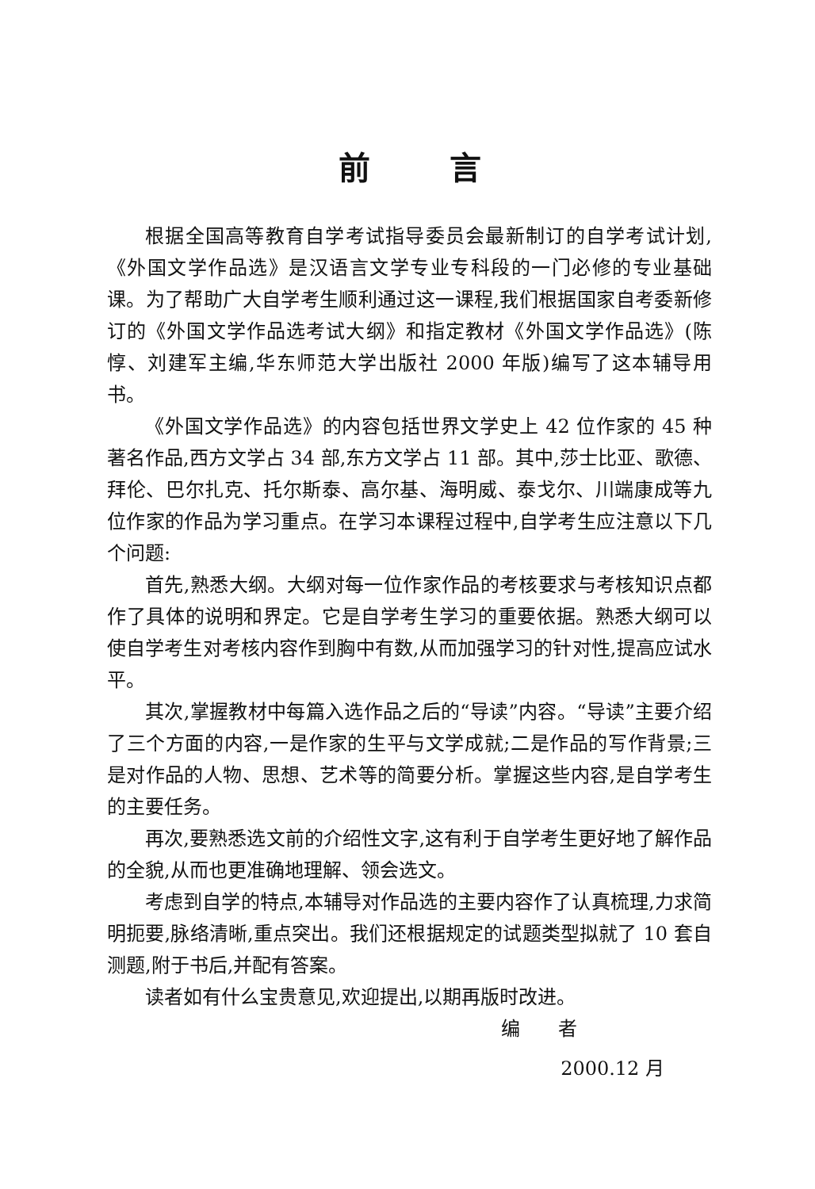前言
根据全国高等教育自学考试指导委员会最新制订的自学考试计划,《外国文学作品选》是汉语言文学专业专科段的一门必修的专业基础课。为了帮助广大自学考生顺利通过这一课程,我们根据国家自考委新修订的《外国文学作品选考试大纲》和指定教材《外国文学作品选》(陈惇、刘建军主编,华东师范大学出版社 2000 年版)编写了这本辅导用书。
《外国文学作品选》的内容包括世界文学史上 42 位作家的 45 种著名作品,西方文学占 34 部,东方文学占 11 部。其中,莎士比亚、歌德、拜伦、巴尔扎克、托尔斯泰、高尔基、海明威、泰戈尔、川端康成等九位作家的作品为学习重点。在学习本课程过程中,自学考生应注意以下几个问题:
首先,熟悉大纲。大纲对每一位作家作品的考核要求与考核知识点都作了具体的说明和界定。它是自学考生学习的重要依据。熟悉大纲可以使自学考生对考核内容作到胸中有数,从而加强学习的针对性,提高应试水平。
其次,掌握教材中每篇入选作品之后的“导读”内容。“导读”主要介绍了三个方面的内容,一是作家的生平与文学成就;二是作品的写作背景;三是对作品的人物、思想、艺术等的简要分析。掌握这些内容,是自学考生的主要任务。
再次,要熟悉选文前的介绍性文字,这有利于自学考生更好地了解作品的全貌,从而也更准确地理解、领会选文。
考虑到自学的特点,本辅导对作品选的主要内容作了认真梳理,力求简明扼要,脉络清晰,重点突出。我们还根据规定的试题类型拟就了 10 套自测题,附于书后,并配有答案。
读者如有什么宝贵意见,欢迎提出,以期再版时改进。
编 者
2000.12 月